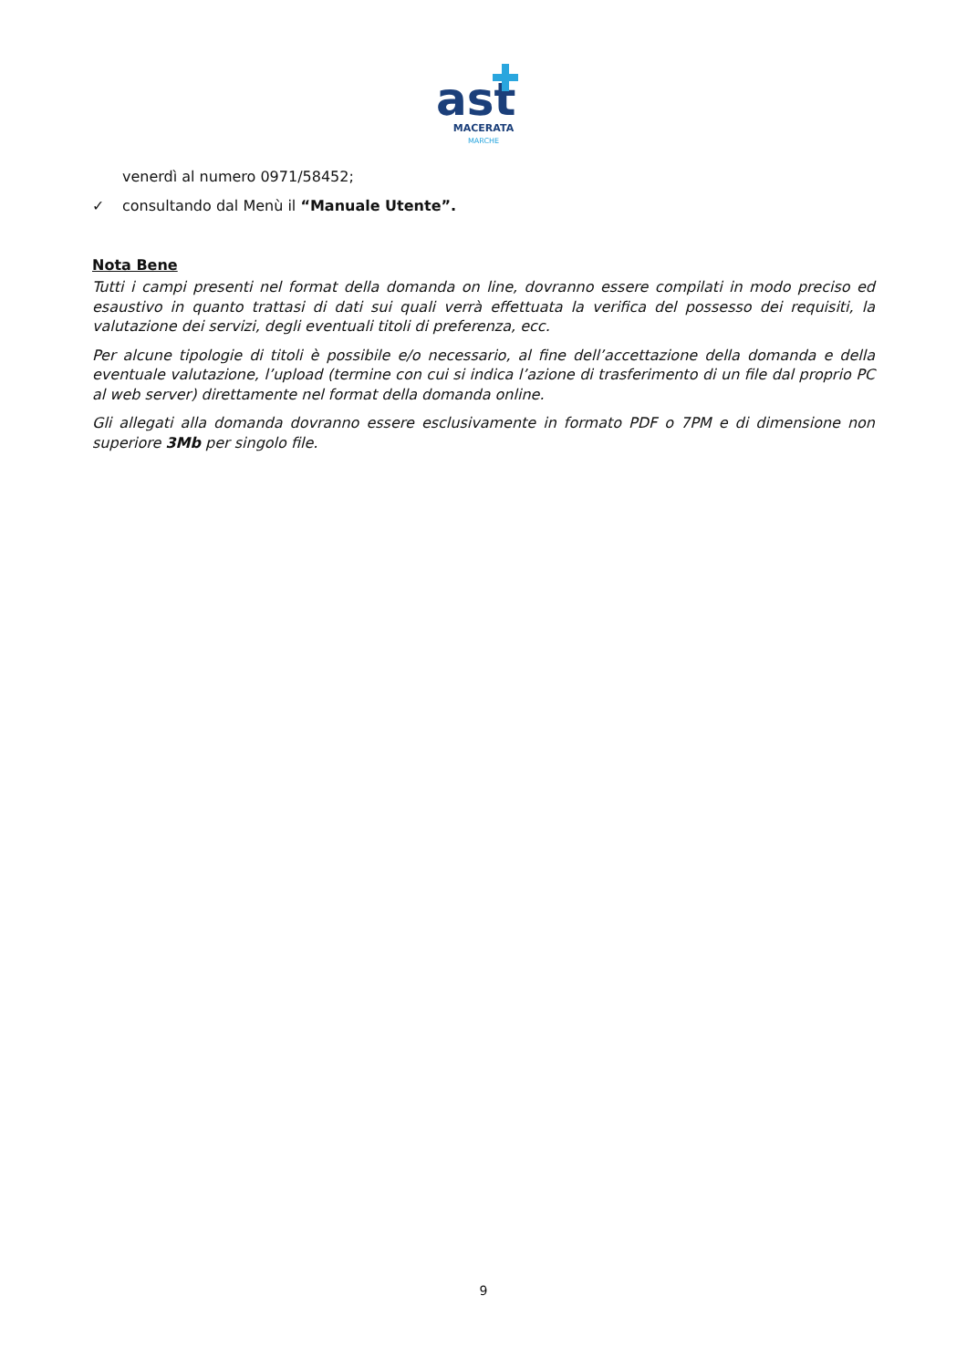ast
MACERATA
MARCHE
venerdì al numero 0971/58452;
✓ consultando dal Menù il “Manuale Utente”.
Nota Bene
Tutti i campi presenti nel format della domanda on line, dovranno essere compilati in modo preciso ed esaustivo in quanto trattasi di dati sui quali verrà effettuata la verifica del possesso dei requisiti, la valutazione dei servizi, degli eventuali titoli di preferenza, ecc.
Per alcune tipologie di titoli è possibile e/o necessario, al fine dell’accettazione della domanda e della eventuale valutazione, l’upload (termine con cui si indica l’azione di trasferimento di un file dal proprio PC al web server) direttamente nel format della domanda online.
Gli allegati alla domanda dovranno essere esclusivamente in formato PDF o 7PM e di dimensione non superiore 3Mb per singolo file.
9